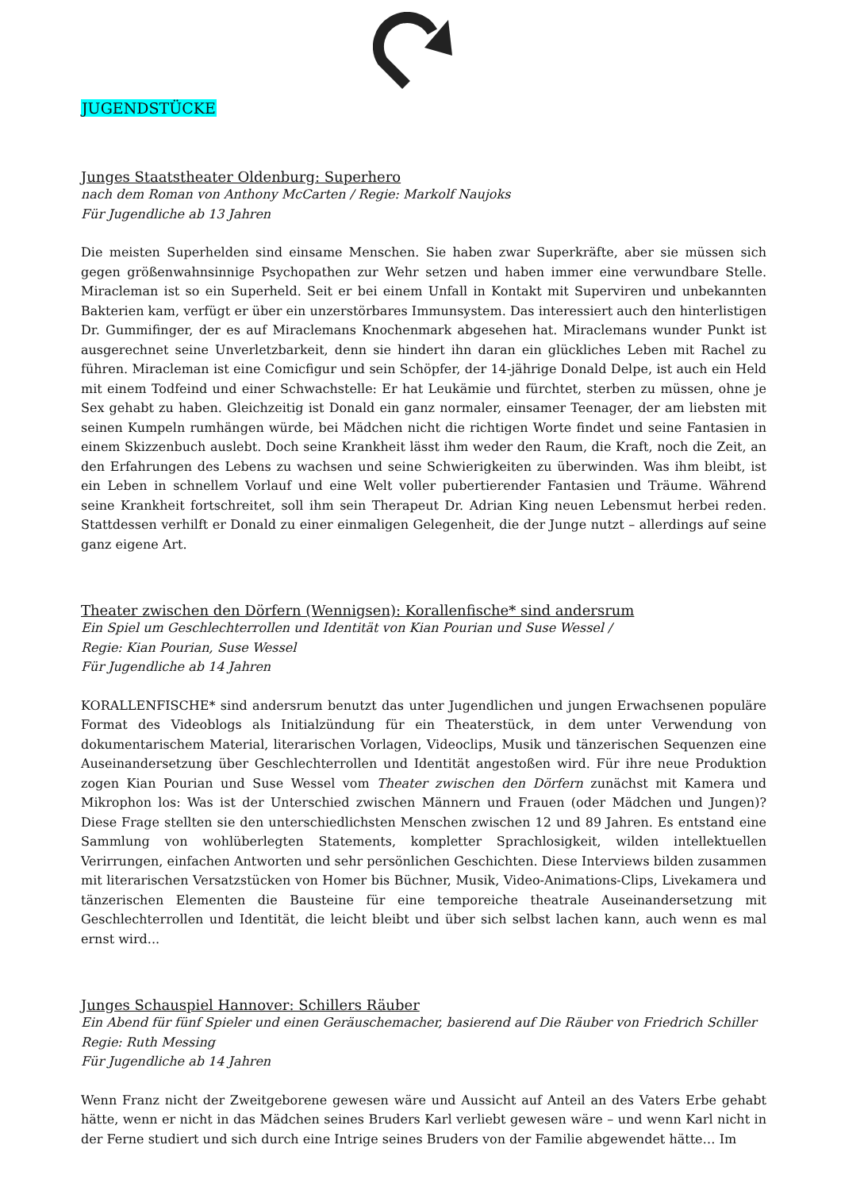JUGENDSTÜCKE
Junges Staatstheater Oldenburg: Superhero
nach dem Roman von Anthony McCarten / Regie: Markolf Naujoks
Für Jugendliche ab 13 Jahren
Die meisten Superhelden sind einsame Menschen. Sie haben zwar Superkräfte, aber sie müssen sich gegen größenwahnsinnige Psychopathen zur Wehr setzen und haben immer eine verwundbare Stelle. Miracleman ist so ein Superheld. Seit er bei einem Unfall in Kontakt mit Superviren und unbekannten Bakterien kam, verfügt er über ein unzerstörbares Immunsystem. Das interessiert auch den hinterlistigen Dr. Gummifinger, der es auf Miraclemans Knochenmark abgesehen hat. Miraclemans wunder Punkt ist ausgerechnet seine Unverletzbarkeit, denn sie hindert ihn daran ein glückliches Leben mit Rachel zu führen. Miracleman ist eine Comicfigur und sein Schöpfer, der 14-jährige Donald Delpe, ist auch ein Held mit einem Todfeind und einer Schwachstelle: Er hat Leukämie und fürchtet, sterben zu müssen, ohne je Sex gehabt zu haben. Gleichzeitig ist Donald ein ganz normaler, einsamer Teenager, der am liebsten mit seinen Kumpeln rumhängen würde, bei Mädchen nicht die richtigen Worte findet und seine Fantasien in einem Skizzenbuch auslebt. Doch seine Krankheit lässt ihm weder den Raum, die Kraft, noch die Zeit, an den Erfahrungen des Lebens zu wachsen und seine Schwierigkeiten zu überwinden. Was ihm bleibt, ist ein Leben in schnellem Vorlauf und eine Welt voller pubertierender Fantasien und Träume. Während seine Krankheit fortschreitet, soll ihm sein Therapeut Dr. Adrian King neuen Lebensmut herbei reden. Stattdessen verhilft er Donald zu einer einmaligen Gelegenheit, die der Junge nutzt – allerdings auf seine ganz eigene Art.
Theater zwischen den Dörfern (Wennigsen): Korallenfische* sind andersrum
Ein Spiel um Geschlechterrollen und Identität von Kian Pourian und Suse Wessel /
Regie: Kian Pourian, Suse Wessel
Für Jugendliche ab 14 Jahren
KORALLENFISCHE* sind andersrum benutzt das unter Jugendlichen und jungen Erwachsenen populäre Format des Videoblogs als Initialzündung für ein Theaterstück, in dem unter Verwendung von dokumentarischem Material, literarischen Vorlagen, Videoclips, Musik und tänzerischen Sequenzen eine Auseinandersetzung über Geschlechterrollen und Identität angestoßen wird. Für ihre neue Produktion zogen Kian Pourian und Suse Wessel vom Theater zwischen den Dörfern zunächst mit Kamera und Mikrophon los: Was ist der Unterschied zwischen Männern und Frauen (oder Mädchen und Jungen)? Diese Frage stellten sie den unterschiedlichsten Menschen zwischen 12 und 89 Jahren. Es entstand eine Sammlung von wohlüberlegten Statements, kompletter Sprachlosigkeit, wilden intellektuellen Verirrungen, einfachen Antworten und sehr persönlichen Geschichten. Diese Interviews bilden zusammen mit literarischen Versatzstücken von Homer bis Büchner, Musik, Video-Animations-Clips, Livekamera und tänzerischen Elementen die Bausteine für eine temporeiche theatrale Auseinandersetzung mit Geschlechterrollen und Identität, die leicht bleibt und über sich selbst lachen kann, auch wenn es mal ernst wird...
Junges Schauspiel Hannover: Schillers Räuber
Ein Abend für fünf Spieler und einen Geräuschemacher, basierend auf Die Räuber von Friedrich Schiller
Regie: Ruth Messing
Für Jugendliche ab 14 Jahren
Wenn Franz nicht der Zweitgeborene gewesen wäre und Aussicht auf Anteil an des Vaters Erbe gehabt hätte, wenn er nicht in das Mädchen seines Bruders Karl verliebt gewesen wäre – und wenn Karl nicht in der Ferne studiert und sich durch eine Intrige seines Bruders von der Familie abgewendet hätte… Im